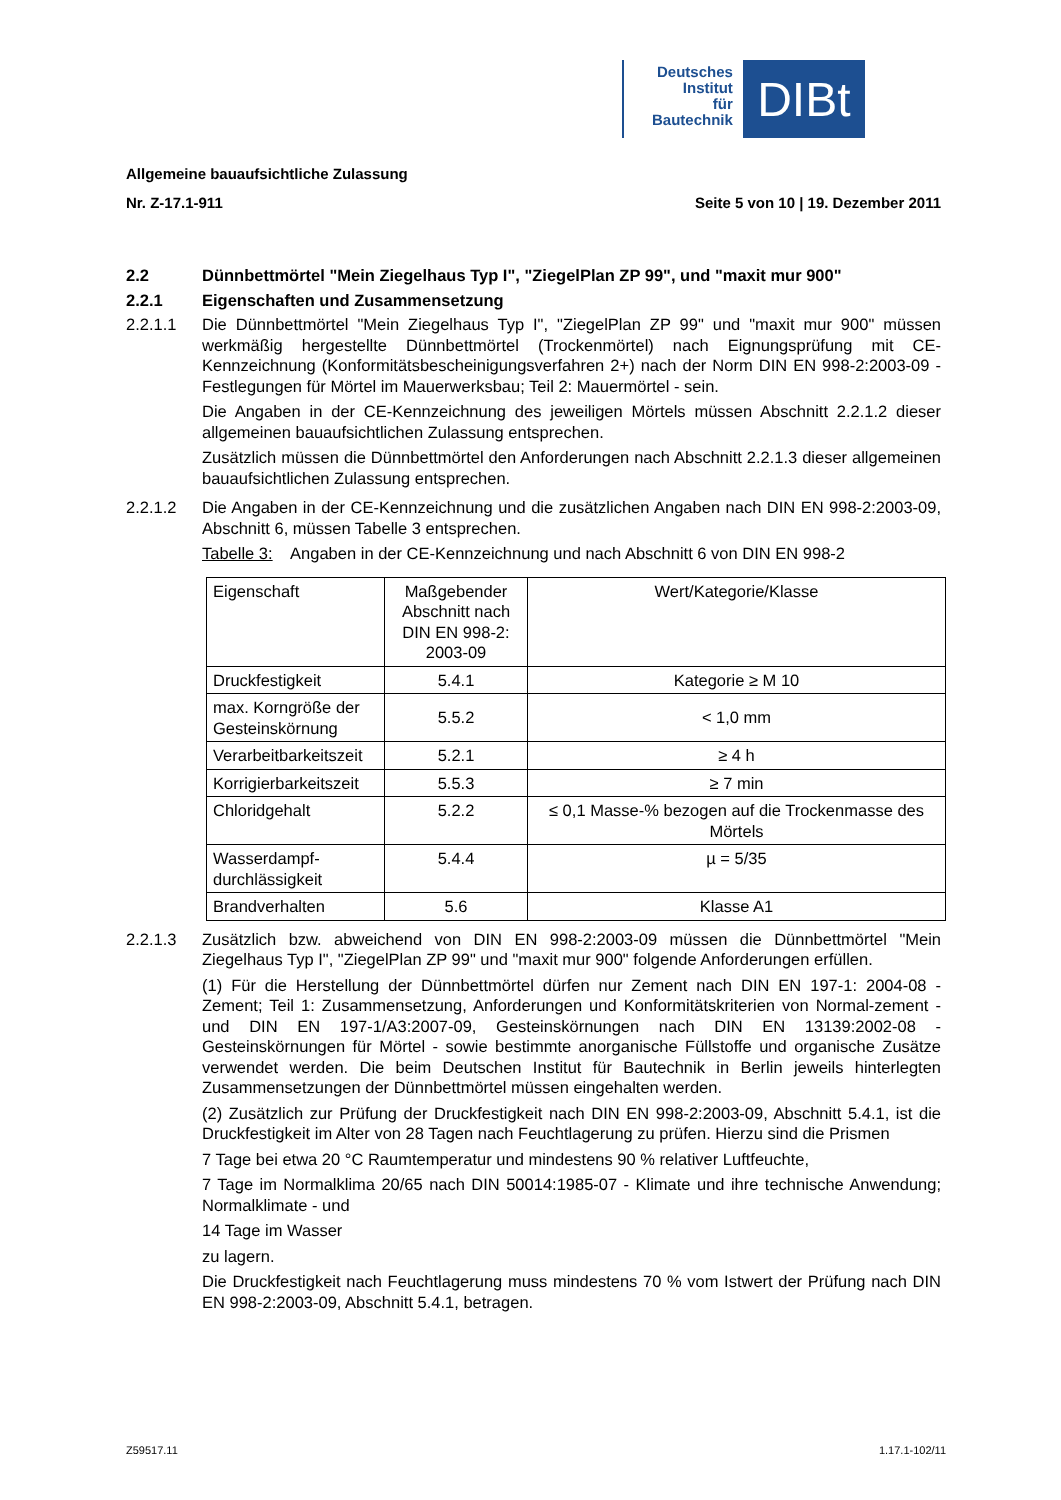Deutsches
Institut
für
Bautechnik
DIBt
Allgemeine bauaufsichtliche Zulassung
Nr. Z-17.1-911 Seite 5 von 10 | 19. Dezember 2011
2.2 Dünnbettmörtel "Mein Ziegelhaus Typ I", "ZiegelPlan ZP 99", und "maxit mur 900"
2.2.1 Eigenschaften und Zusammensetzung
2.2.1.1 Die Dünnbettmörtel "Mein Ziegelhaus Typ I", "ZiegelPlan ZP 99" und "maxit mur 900" müssen werkmäßig hergestellte Dünnbettmörtel (Trockenmörtel) nach Eignungsprüfung mit CE-Kennzeichnung (Konformitätsbescheinigungsverfahren 2+) nach der Norm DIN EN 998-2:2003-09 - Festlegungen für Mörtel im Mauerwerksbau; Teil 2: Mauermörtel - sein.
Die Angaben in der CE-Kennzeichnung des jeweiligen Mörtels müssen Abschnitt 2.2.1.2 dieser allgemeinen bauaufsichtlichen Zulassung entsprechen.
Zusätzlich müssen die Dünnbettmörtel den Anforderungen nach Abschnitt 2.2.1.3 dieser allgemeinen bauaufsichtlichen Zulassung entsprechen.
2.2.1.2 Die Angaben in der CE-Kennzeichnung und die zusätzlichen Angaben nach DIN EN 998-2:2003-09, Abschnitt 6, müssen Tabelle 3 entsprechen.
Tabelle 3: Angaben in der CE-Kennzeichnung und nach Abschnitt 6 von DIN EN 998-2
| Eigenschaft | Maßgebender Abschnitt nach DIN EN 998-2: 2003-09 | Wert/Kategorie/Klasse |
| Druckfestigkeit | 5.4.1 | Kategorie ≥ M 10 |
| max. Korngröße der Gesteinskörnung | 5.5.2 | < 1,0 mm |
| Verarbeitbarkeitszeit | 5.2.1 | ≥ 4 h |
| Korrigierbarkeitszeit | 5.5.3 | ≥ 7 min |
| Chloridgehalt | 5.2.2 | ≤ 0,1 Masse-% bezogen auf die Trockenmasse des Mörtels |
| Wasserdampf-durchlässigkeit | 5.4.4 | µ = 5/35 |
| Brandverhalten | 5.6 | Klasse A1 |
2.2.1.3 Zusätzlich bzw. abweichend von DIN EN 998-2:2003-09 müssen die Dünnbettmörtel "Mein Ziegelhaus Typ I", "ZiegelPlan ZP 99" und "maxit mur 900" folgende Anforderungen erfüllen.
(1) Für die Herstellung der Dünnbettmörtel dürfen nur Zement nach DIN EN 197-1: 2004-08 - Zement; Teil 1: Zusammensetzung, Anforderungen und Konformitätskriterien von Normal-zement - und DIN EN 197-1/A3:2007-09, Gesteinskörnungen nach DIN EN 13139:2002-08 - Gesteinskörnungen für Mörtel - sowie bestimmte anorganische Füllstoffe und organische Zusätze verwendet werden. Die beim Deutschen Institut für Bautechnik in Berlin jeweils hinterlegten Zusammensetzungen der Dünnbettmörtel müssen eingehalten werden.
(2) Zusätzlich zur Prüfung der Druckfestigkeit nach DIN EN 998-2:2003-09, Abschnitt 5.4.1, ist die Druckfestigkeit im Alter von 28 Tagen nach Feuchtlagerung zu prüfen. Hierzu sind die Prismen
7 Tage bei etwa 20 °C Raumtemperatur und mindestens 90 % relativer Luftfeuchte,
7 Tage im Normalklima 20/65 nach DIN 50014:1985-07 - Klimate und ihre technische Anwendung; Normalklimate - und
14 Tage im Wasser
zu lagern.
Die Druckfestigkeit nach Feuchtlagerung muss mindestens 70 % vom Istwert der Prüfung nach DIN EN 998-2:2003-09, Abschnitt 5.4.1, betragen.
Z59517.11 1.17.1-102/11